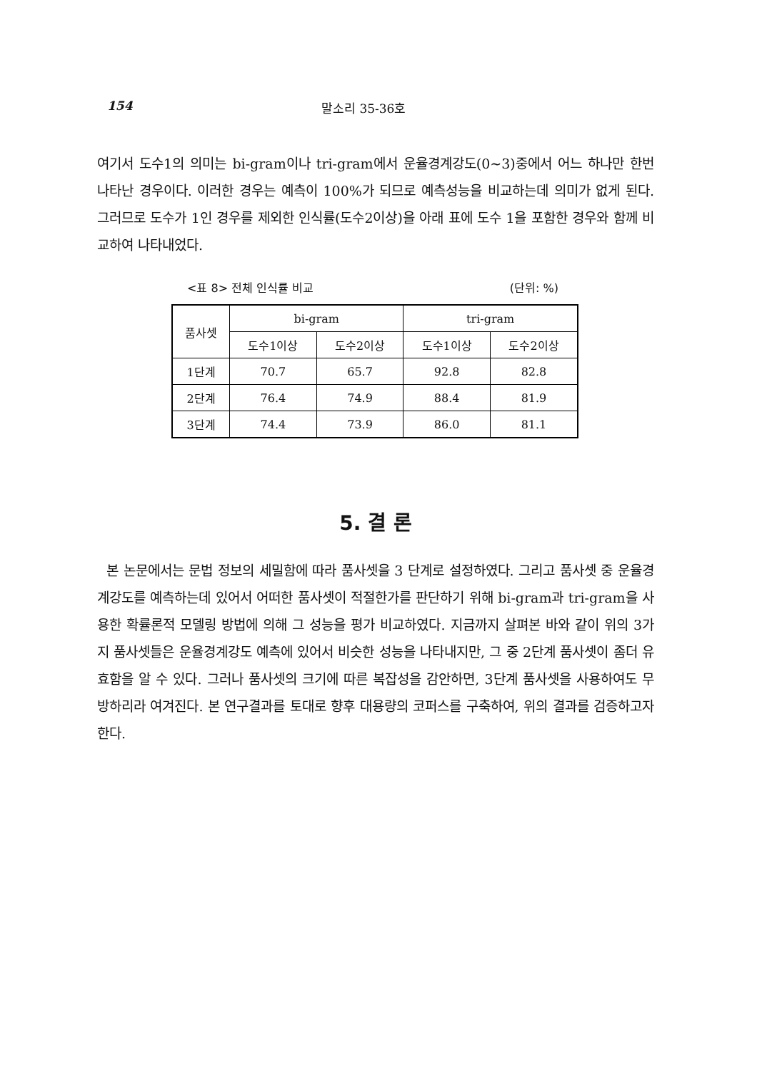154 말소리 35-36호
여기서 도수1의 의미는 bi-gram이나 tri-gram에서 운율경계강도(0~3)중에서 어느 하나만 한번 나타난 경우이다. 이러한 경우는 예측이 100%가 되므로 예측성능을 비교하는데 의미가 없게 된다. 그러므로 도수가 1인 경우를 제외한 인식률(도수2이상)을 아래 표에 도수 1을 포함한 경우와 함께 비교하여 나타내었다.
<표 8> 전체 인식률 비교 (단위: %)
| 품사셋 | bi-gram | | tri-gram | |
| --- | --- | --- | --- | --- |
| | 도수1이상 | 도수2이상 | 도수1이상 | 도수2이상 |
| 1단계 | 70.7 | 65.7 | 92.8 | 82.8 |
| 2단계 | 76.4 | 74.9 | 88.4 | 81.9 |
| 3단계 | 74.4 | 73.9 | 86.0 | 81.1 |
5. 결 론
본 논문에서는 문법 정보의 세밀함에 따라 품사셋을 3 단계로 설정하였다. 그리고 품사셋 중 운율경계강도를 예측하는데 있어서 어떠한 품사셋이 적절한가를 판단하기 위해 bi-gram과 tri-gram을 사용한 확률론적 모델링 방법에 의해 그 성능을 평가 비교하였다. 지금까지 살펴본 바와 같이 위의 3가지 품사셋들은 운율경계강도 예측에 있어서 비슷한 성능을 나타내지만, 그 중 2단계 품사셋이 좀더 유효함을 알 수 있다. 그러나 품사셋의 크기에 따른 복잡성을 감안하면, 3단계 품사셋을 사용하여도 무방하리라 여겨진다. 본 연구결과를 토대로 향후 대용량의 코퍼스를 구축하여, 위의 결과를 검증하고자 한다.